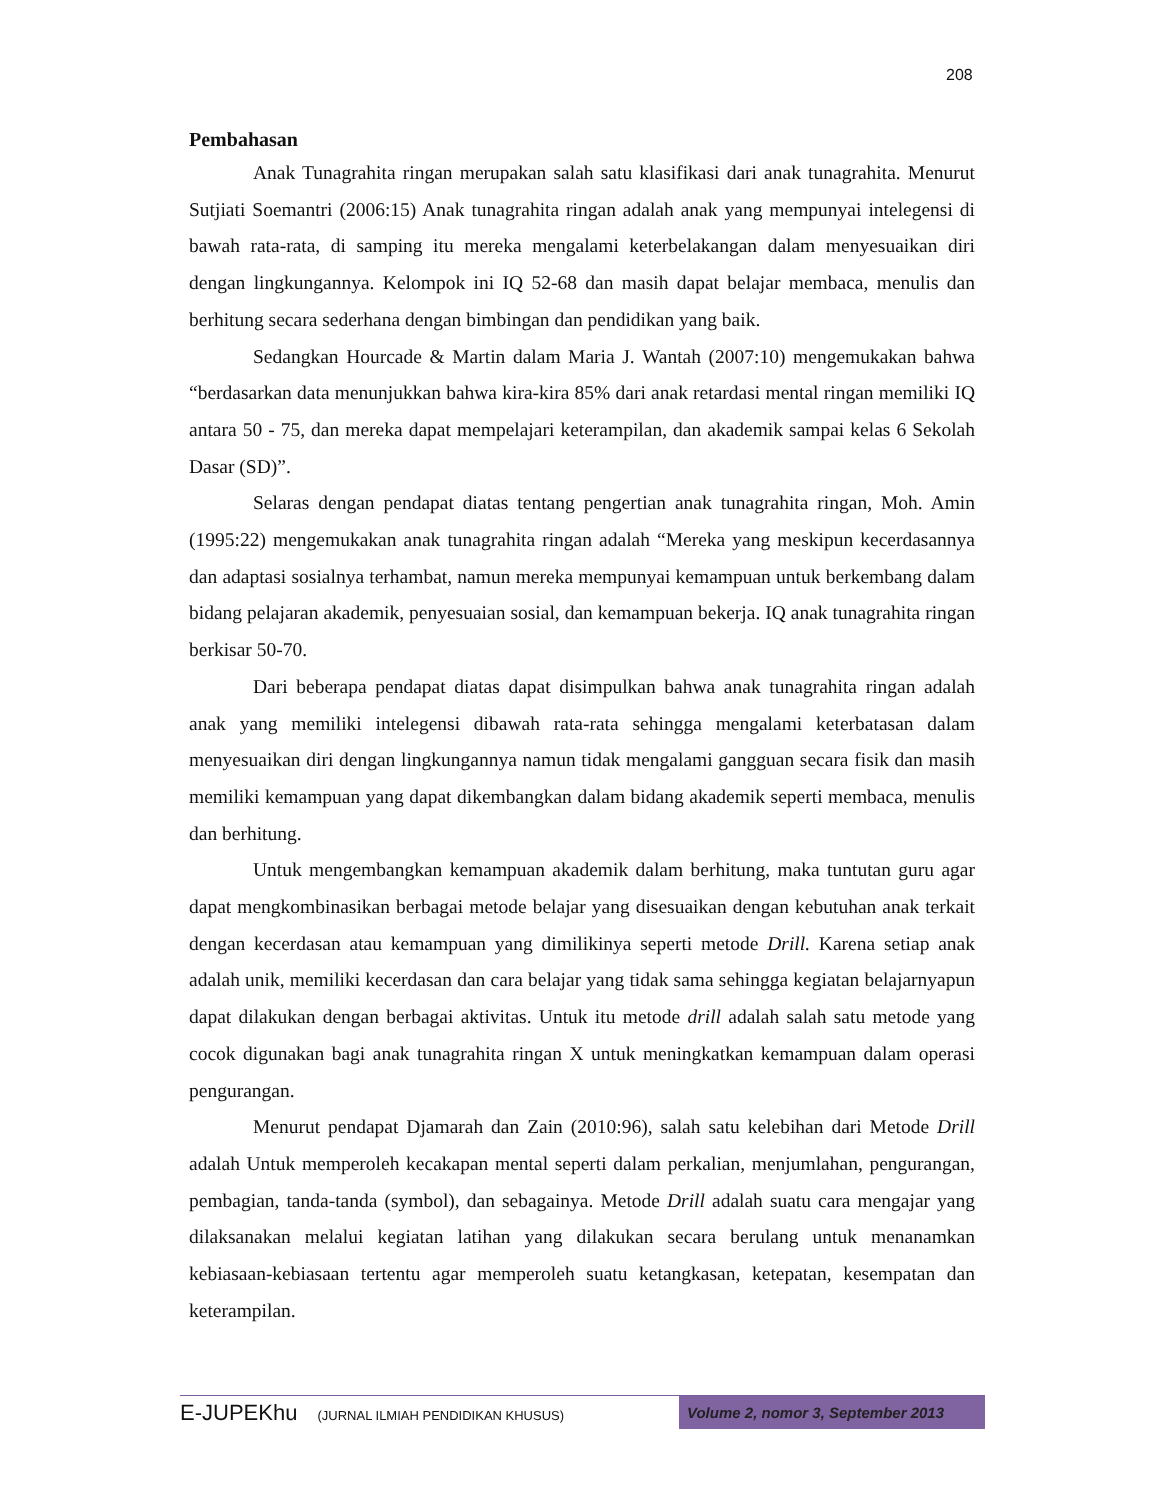208
Pembahasan
Anak Tunagrahita ringan merupakan salah satu klasifikasi dari anak tunagrahita. Menurut Sutjiati Soemantri (2006:15) Anak tunagrahita ringan adalah anak yang mempunyai intelegensi di bawah rata-rata, di samping itu mereka mengalami keterbelakangan dalam menyesuaikan diri dengan lingkungannya. Kelompok ini IQ 52-68 dan masih dapat belajar membaca, menulis dan berhitung secara sederhana dengan bimbingan dan pendidikan yang baik.
Sedangkan Hourcade & Martin dalam Maria J. Wantah (2007:10) mengemukakan bahwa “berdasarkan data menunjukkan bahwa kira-kira 85% dari anak retardasi mental ringan memiliki IQ antara 50 - 75, dan mereka dapat mempelajari keterampilan, dan akademik sampai kelas 6 Sekolah Dasar (SD)”.
Selaras dengan pendapat diatas tentang pengertian anak tunagrahita ringan, Moh. Amin (1995:22) mengemukakan anak tunagrahita ringan adalah “Mereka yang meskipun kecerdasannya dan adaptasi sosialnya terhambat, namun mereka mempunyai kemampuan untuk berkembang dalam bidang pelajaran akademik, penyesuaian sosial, dan kemampuan bekerja. IQ anak tunagrahita ringan berkisar 50-70.
Dari beberapa pendapat diatas dapat disimpulkan bahwa anak tunagrahita ringan adalah anak yang memiliki intelegensi dibawah rata-rata sehingga mengalami keterbatasan dalam menyesuaikan diri dengan lingkungannya namun tidak mengalami gangguan secara fisik dan masih memiliki kemampuan yang dapat dikembangkan dalam bidang akademik seperti membaca, menulis dan berhitung.
Untuk mengembangkan kemampuan akademik dalam berhitung, maka tuntutan guru agar dapat mengkombinasikan berbagai metode belajar yang disesuaikan dengan kebutuhan anak terkait dengan kecerdasan atau kemampuan yang dimilikinya seperti metode Drill. Karena setiap anak adalah unik, memiliki kecerdasan dan cara belajar yang tidak sama sehingga kegiatan belajarnyapun dapat dilakukan dengan berbagai aktivitas. Untuk itu metode drill adalah salah satu metode yang cocok digunakan bagi anak tunagrahita ringan X untuk meningkatkan kemampuan dalam operasi pengurangan.
Menurut pendapat Djamarah dan Zain (2010:96), salah satu kelebihan dari Metode Drill adalah Untuk memperoleh kecakapan mental seperti dalam perkalian, menjumlahan, pengurangan, pembagian, tanda-tanda (symbol), dan sebagainya. Metode Drill adalah suatu cara mengajar yang dilaksanakan melalui kegiatan latihan yang dilakukan secara berulang untuk menanamkan kebiasaan-kebiasaan tertentu agar memperoleh suatu ketangkasan, ketepatan, kesempatan dan keterampilan.
E-JUPEKhu (JURNAL ILMIAH PENDIDIKAN KHUSUS)
Volume 2, nomor 3, September 2013